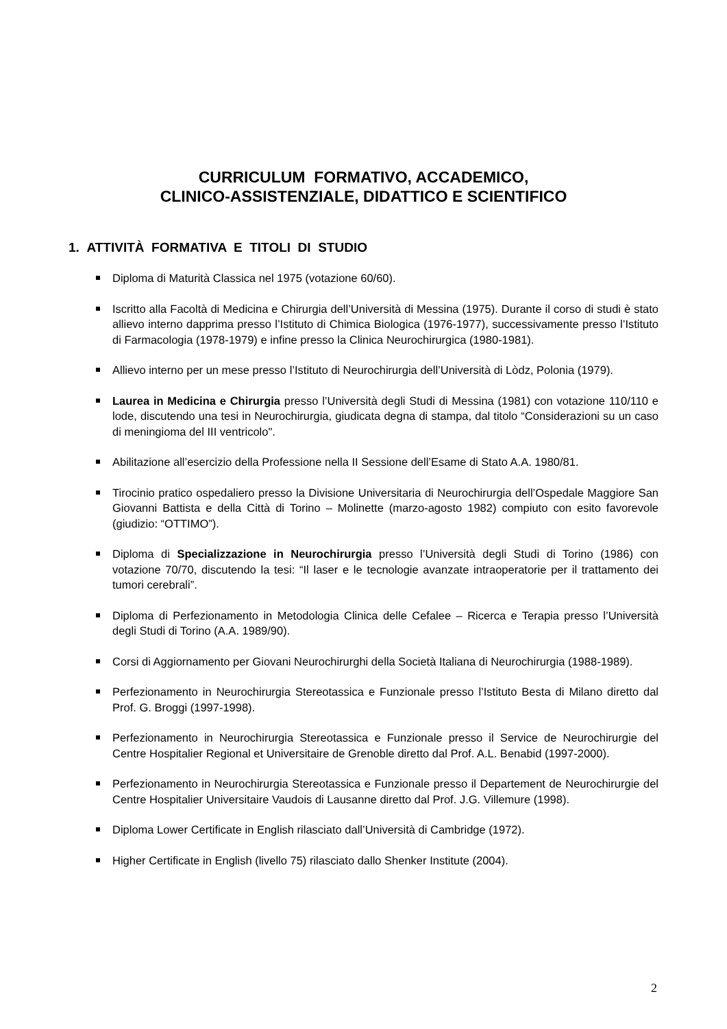CURRICULUM FORMATIVO, ACCADEMICO,
CLINICO-ASSISTENZIALE, DIDATTICO E SCIENTIFICO
1. ATTIVITÀ FORMATIVA E TITOLI DI STUDIO
Diploma di Maturità Classica nel 1975 (votazione 60/60).
Iscritto alla Facoltà di Medicina e Chirurgia dell’Università di Messina (1975). Durante il corso di studi è stato allievo interno dapprima presso l’Istituto di Chimica Biologica (1976-1977), successivamente presso l’Istituto di Farmacologia (1978-1979) e infine presso la Clinica Neurochirurgica (1980-1981).
Allievo interno per un mese presso l’Istituto di Neurochirurgia dell’Università di Lòdz, Polonia (1979).
Laurea in Medicina e Chirurgia presso l’Università degli Studi di Messina (1981) con votazione 110/110 e lode, discutendo una tesi in Neurochirurgia, giudicata degna di stampa, dal titolo “Considerazioni su un caso di meningioma del III ventricolo".
Abilitazione all’esercizio della Professione nella II Sessione dell’Esame di Stato A.A. 1980/81.
Tirocinio pratico ospedaliero presso la Divisione Universitaria di Neurochirurgia dell’Ospedale Maggiore San Giovanni Battista e della Città di Torino – Molinette (marzo-agosto 1982) compiuto con esito favorevole (giudizio: “OTTIMO”).
Diploma di Specializzazione in Neurochirurgia presso l’Università degli Studi di Torino (1986) con votazione 70/70, discutendo la tesi: “Il laser e le tecnologie avanzate intraoperatorie per il trattamento dei tumori cerebrali”.
Diploma di Perfezionamento in Metodologia Clinica delle Cefalee – Ricerca e Terapia presso l’Università degli Studi di Torino (A.A. 1989/90).
Corsi di Aggiornamento per Giovani Neurochirurghi della Società Italiana di Neurochirurgia (1988-1989).
Perfezionamento in Neurochirurgia Stereotassica e Funzionale presso l’Istituto Besta di Milano diretto dal Prof. G. Broggi (1997-1998).
Perfezionamento in Neurochirurgia Stereotassica e Funzionale presso il Service de Neurochirurgie del Centre Hospitalier Regional et Universitaire de Grenoble diretto dal Prof. A.L. Benabid (1997-2000).
Perfezionamento in Neurochirurgia Stereotassica e Funzionale presso il Departement de Neurochirurgie del Centre Hospitalier Universitaire Vaudois di Lausanne diretto dal Prof. J.G. Villemure (1998).
Diploma Lower Certificate in English rilasciato dall’Università di Cambridge (1972).
Higher Certificate in English (livello 75) rilasciato dallo Shenker Institute (2004).
2